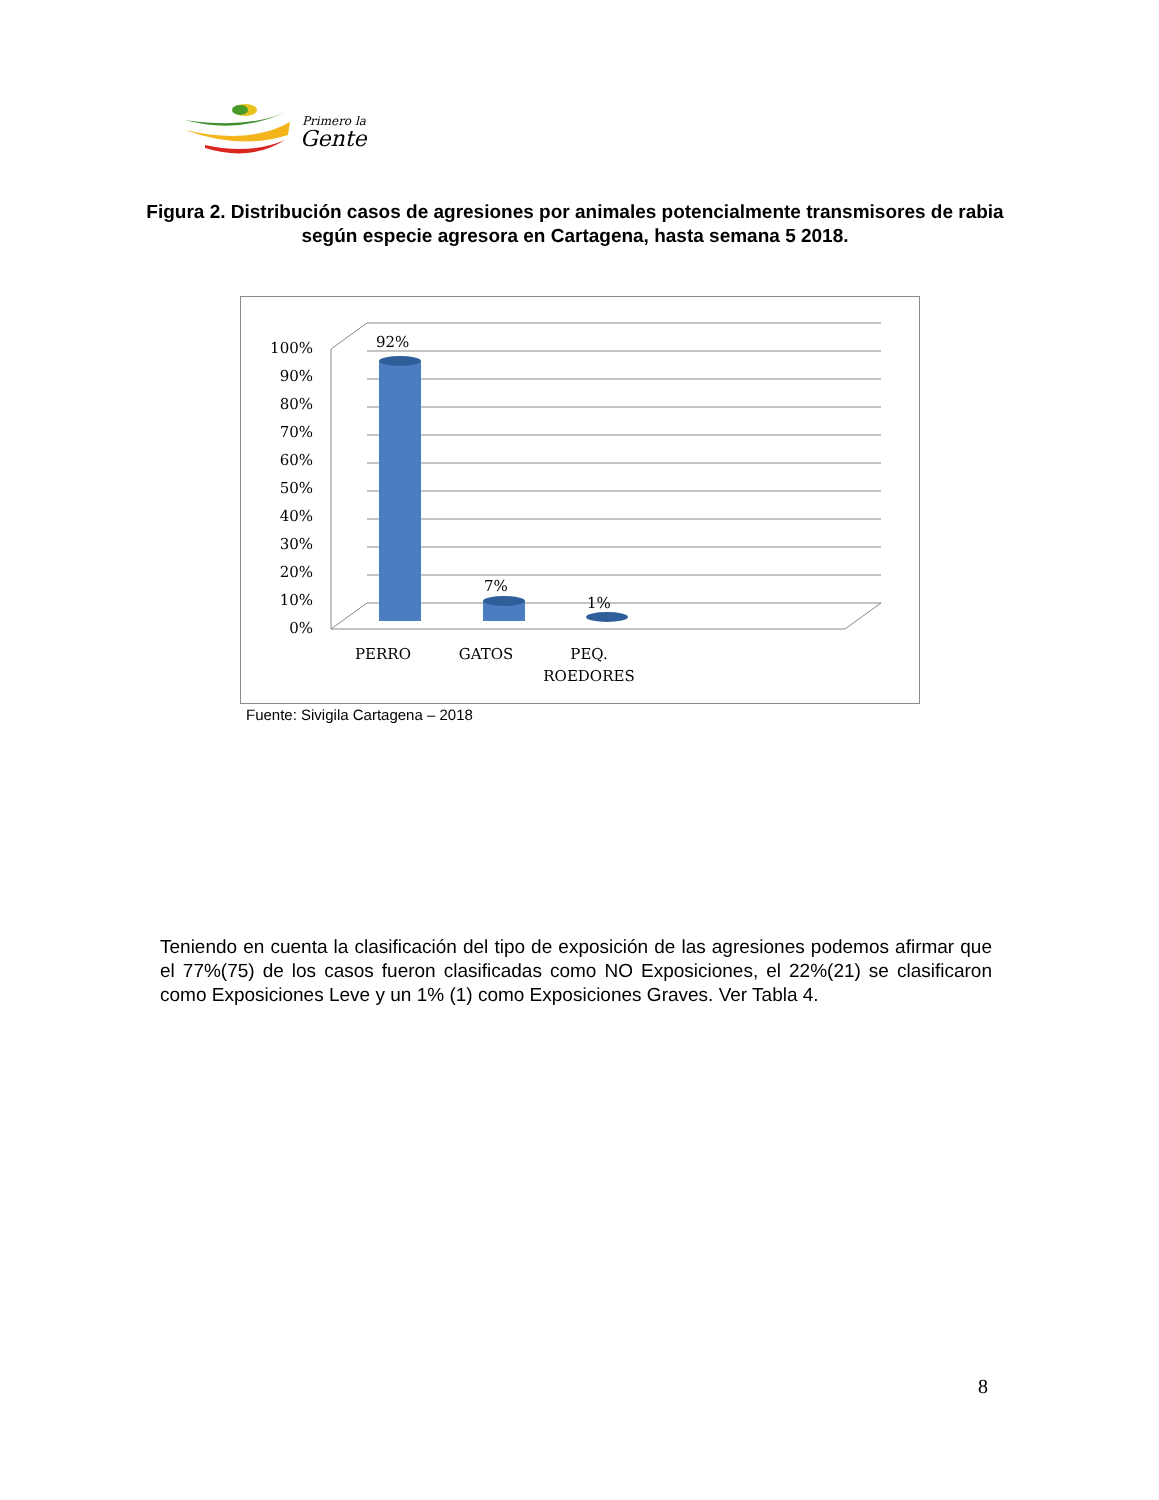Primero la
Gente
Figura 2. Distribución casos de agresiones por animales potencialmente transmisores de rabia según especie agresora en Cartagena, hasta semana 5 2018.
100%
90%
80%
70%
60%
50%
40%
30%
20%
10%
0%
92%
7%
1%
PERRO
GATOS
PEQ.
ROEDORES
Fuente: Sivigila Cartagena – 2018
Teniendo en cuenta la clasificación del tipo de exposición de las agresiones podemos afirmar que el 77%(75) de los casos fueron clasificadas como NO Exposiciones, el 22%(21) se clasificaron como Exposiciones Leve y un 1% (1) como Exposiciones Graves. Ver Tabla 4.
8